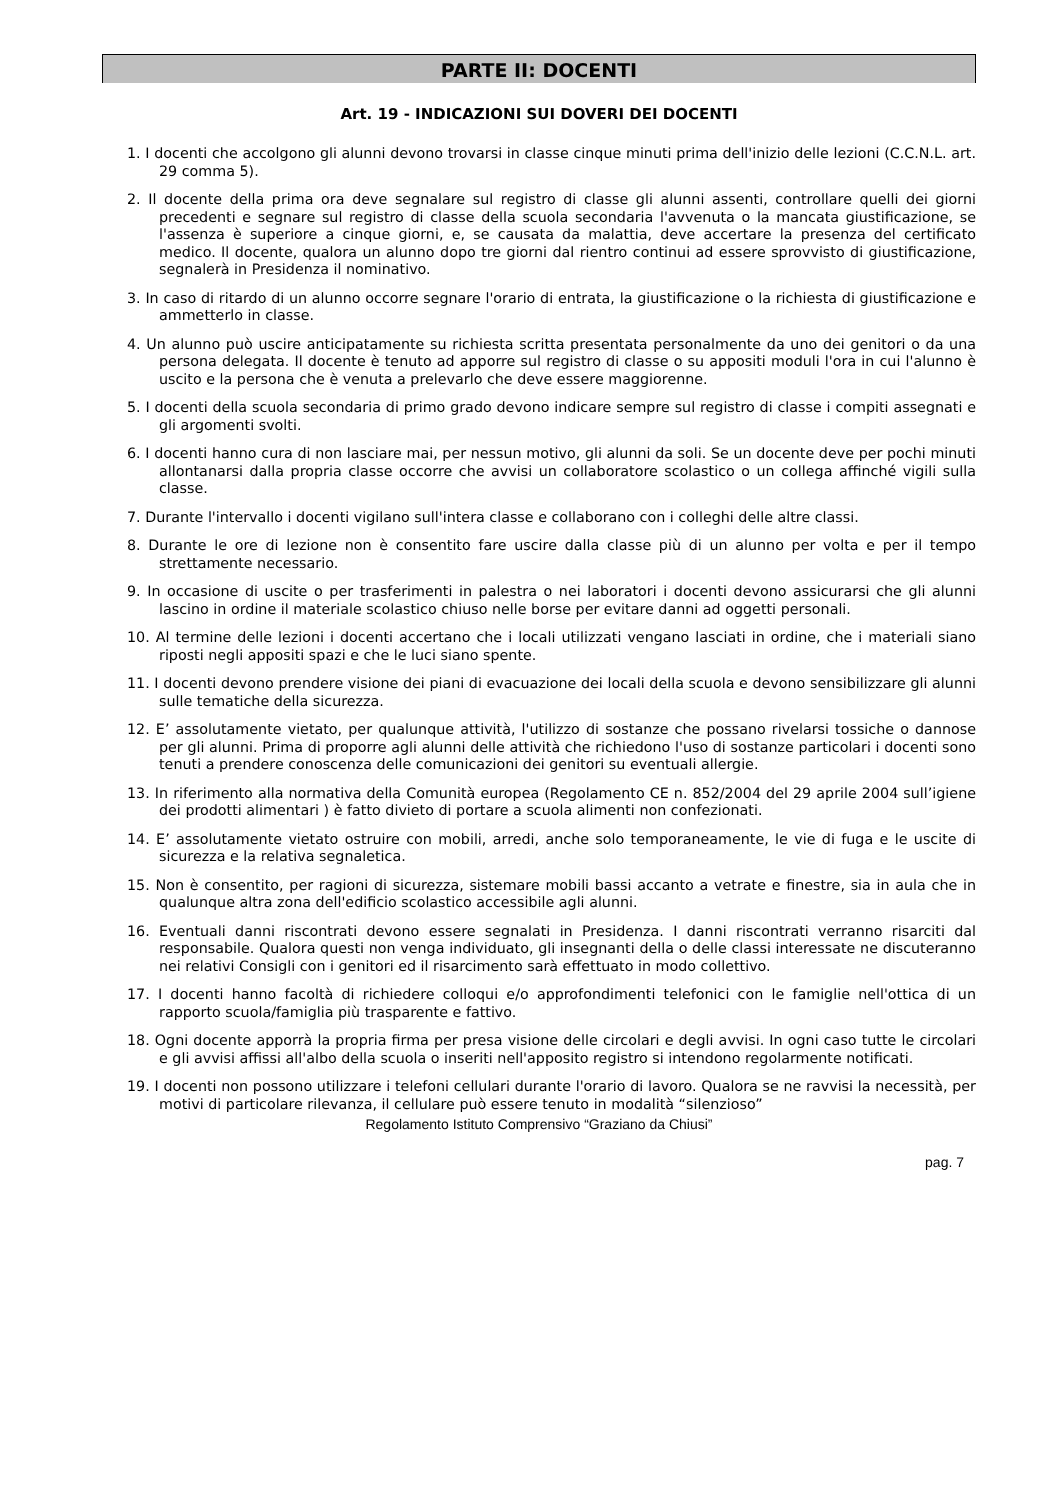PARTE II: DOCENTI
Art. 19 - INDICAZIONI SUI DOVERI DEI DOCENTI
1. I docenti che accolgono gli alunni devono trovarsi in classe cinque minuti prima dell'inizio delle lezioni (C.C.N.L. art. 29 comma 5).
2. Il docente della prima ora deve segnalare sul registro di classe gli alunni assenti, controllare quelli dei giorni precedenti e segnare sul registro di classe della scuola secondaria l'avvenuta o la mancata giustificazione, se l'assenza è superiore a cinque giorni, e, se causata da malattia, deve accertare la presenza del certificato medico. Il docente, qualora un alunno dopo tre giorni dal rientro continui ad essere sprovvisto di giustificazione, segnalerà in Presidenza il nominativo.
3. In caso di ritardo di un alunno occorre segnare l'orario di entrata, la giustificazione o la richiesta di giustificazione e ammetterlo in classe.
4. Un alunno può uscire anticipatamente su richiesta scritta presentata personalmente da uno dei genitori o da una persona delegata. Il docente è tenuto ad apporre sul registro di classe o su appositi moduli l'ora in cui l'alunno è uscito e la persona che è venuta a prelevarlo che deve essere maggiorenne.
5. I docenti della scuola secondaria di primo grado devono indicare sempre sul registro di classe i compiti assegnati e gli argomenti svolti.
6. I docenti hanno cura di non lasciare mai, per nessun motivo, gli alunni da soli. Se un docente deve per pochi minuti allontanarsi dalla propria classe occorre che avvisi un collaboratore scolastico o un collega affinché vigili sulla classe.
7. Durante l'intervallo i docenti vigilano sull'intera classe e collaborano con i colleghi delle altre classi.
8. Durante le ore di lezione non è consentito fare uscire dalla classe più di un alunno per volta e per il tempo strettamente necessario.
9. In occasione di uscite o per trasferimenti in palestra o nei laboratori i docenti devono assicurarsi che gli alunni lascino in ordine il materiale scolastico chiuso nelle borse per evitare danni ad oggetti personali.
10. Al termine delle lezioni i docenti accertano che i locali utilizzati vengano lasciati in ordine, che i materiali siano riposti negli appositi spazi e che le luci siano spente.
11. I docenti devono prendere visione dei piani di evacuazione dei locali della scuola e devono sensibilizzare gli alunni sulle tematiche della sicurezza.
12. E’ assolutamente vietato, per qualunque attività, l'utilizzo di sostanze che possano rivelarsi tossiche o dannose per gli alunni. Prima di proporre agli alunni delle attività che richiedono l'uso di sostanze particolari i docenti sono tenuti a prendere conoscenza delle comunicazioni dei genitori su eventuali allergie.
13. In riferimento alla normativa della Comunità europea (Regolamento CE n. 852/2004 del 29 aprile 2004 sull’igiene dei prodotti alimentari ) è fatto divieto di portare a scuola alimenti non confezionati.
14. E’ assolutamente vietato ostruire con mobili, arredi, anche solo temporaneamente, le vie di fuga e le uscite di sicurezza e la relativa segnaletica.
15. Non è consentito, per ragioni di sicurezza, sistemare mobili bassi accanto a vetrate e finestre, sia in aula che in qualunque altra zona dell'edificio scolastico accessibile agli alunni.
16. Eventuali danni riscontrati devono essere segnalati in Presidenza. I danni riscontrati verranno risarciti dal responsabile. Qualora questi non venga individuato, gli insegnanti della o delle classi interessate ne discuteranno nei relativi Consigli con i genitori ed il risarcimento sarà effettuato in modo collettivo.
17. I docenti hanno facoltà di richiedere colloqui e/o approfondimenti telefonici con le famiglie nell'ottica di un rapporto scuola/famiglia più trasparente e fattivo.
18. Ogni docente apporrà la propria firma per presa visione delle circolari e degli avvisi. In ogni caso tutte le circolari e gli avvisi affissi all'albo della scuola o inseriti nell'apposito registro si intendono regolarmente notificati.
19. I docenti non possono utilizzare i telefoni cellulari durante l'orario di lavoro. Qualora se ne ravvisi la necessità, per motivi di particolare rilevanza, il cellulare può essere tenuto in modalità “silenzioso”
Regolamento Istituto Comprensivo “Graziano da Chiusi”
pag. 7